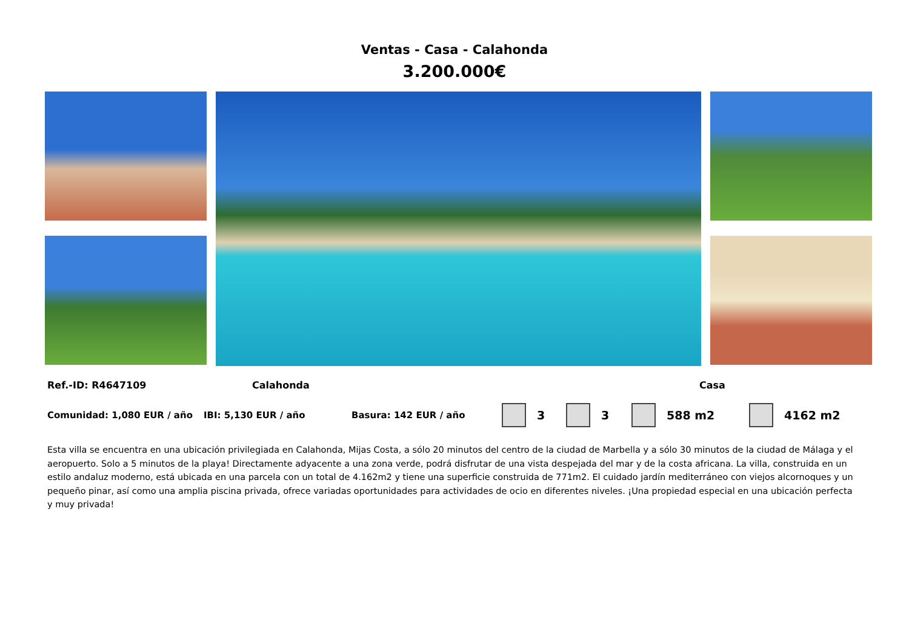Ventas - Casa - Calahonda
3.200.000€
Ref.-ID: R4647109 Calahonda Casa
Comunidad: 1,080 EUR / año IBI: 5,130 EUR / año Basura: 142 EUR / año 3 3 588 m2 4162 m2
Esta villa se encuentra en una ubicación privilegiada en Calahonda, Mijas Costa, a sólo 20 minutos del centro de la ciudad de Marbella y a sólo 30 minutos de la ciudad de Málaga y el aeropuerto. Solo a 5 minutos de la playa! Directamente adyacente a una zona verde, podrá disfrutar de una vista despejada del mar y de la costa africana. La villa, construida en un estilo andaluz moderno, está ubicada en una parcela con un total de 4.162m2 y tiene una superficie construida de 771m2. El cuidado jardín mediterráneo con viejos alcornoques y un pequeño pinar, así como una amplia piscina privada, ofrece variadas oportunidades para actividades de ocio en diferentes niveles. ¡Una propiedad especial en una ubicación perfecta y muy privada!